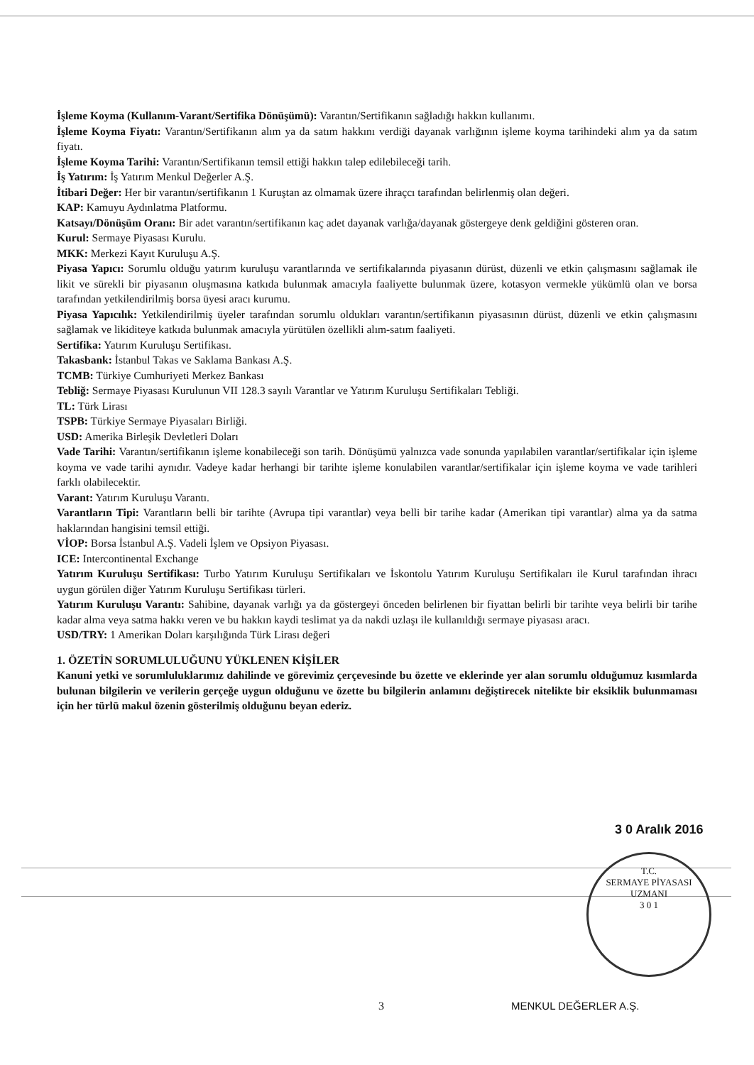İşleme Koyma (Kullanım-Varant/Sertifika Dönüşümü): Varantın/Sertifikanın sağladığı hakkın kullanımı.
İşleme Koyma Fiyatı: Varantın/Sertifikanın alım ya da satım hakkını verdiği dayanak varlığının işleme koyma tarihindeki alım ya da satım fiyatı.
İşleme Koyma Tarihi: Varantın/Sertifikanın temsil ettiği hakkın talep edilebileceği tarih.
İş Yatırım: İş Yatırım Menkul Değerler A.Ş.
İtibari Değer: Her bir varantın/sertifikanın 1 Kuruştan az olmamak üzere ihraçcı tarafından belirlenmiş olan değeri.
KAP: Kamuyu Aydınlatma Platformu.
Katsayı/Dönüşüm Oranı: Bir adet varantın/sertifikanın kaç adet dayanak varlığa/dayanak göstergeye denk geldiğini gösteren oran.
Kurul: Sermaye Piyasası Kurulu.
MKK: Merkezi Kayıt Kuruluşu A.Ş.
Piyasa Yapıcı: Sorumlu olduğu yatırım kuruluşu varantlarında ve sertifikalarında piyasanın dürüst, düzenli ve etkin çalışmasını sağlamak ile likit ve sürekli bir piyasanın oluşmasına katkıda bulunmak amacıyla faaliyette bulunmak üzere, kotasyon vermekle yükümlü olan ve borsa tarafından yetkilendirilmiş borsa üyesi aracı kurumu.
Piyasa Yapıcılık: Yetkilendirilmiş üyeler tarafından sorumlu oldukları varantın/sertifikanın piyasasının dürüst, düzenli ve etkin çalışmasını sağlamak ve likiditeye katkıda bulunmak amacıyla yürütülen özellikli alım-satım faaliyeti.
Sertifika: Yatırım Kuruluşu Sertifikası.
Takasbank: İstanbul Takas ve Saklama Bankası A.Ş.
TCMB: Türkiye Cumhuriyeti Merkez Bankası
Tebliğ: Sermaye Piyasası Kurulunun VII 128.3 sayılı Varantlar ve Yatırım Kuruluşu Sertifikaları Tebliği.
TL: Türk Lirası
TSPB: Türkiye Sermaye Piyasaları Birliği.
USD: Amerika Birleşik Devletleri Doları
Vade Tarihi: Varantın/sertifikanın işleme konabileceği son tarih. Dönüşümü yalnızca vade sonunda yapılabilen varantlar/sertifikalar için işleme koyma ve vade tarihi aynıdır. Vadeye kadar herhangi bir tarihte işleme konulabilen varantlar/sertifikalar için işleme koyma ve vade tarihleri farklı olabilecektir.
Varant: Yatırım Kuruluşu Varantı.
Varantların Tipi: Varantların belli bir tarihte (Avrupa tipi varantlar) veya belli bir tarihe kadar (Amerikan tipi varantlar) alma ya da satma haklarından hangisini temsil ettiği.
VİOP: Borsa İstanbul A.Ş. Vadeli İşlem ve Opsiyon Piyasası.
ICE: Intercontinental Exchange
Yatırım Kuruluşu Sertifikası: Turbo Yatırım Kuruluşu Sertifikaları ve İskontolu Yatırım Kuruluşu Sertifikaları ile Kurul tarafından ihracı uygun görülen diğer Yatırım Kuruluşu Sertifikası türleri.
Yatırım Kuruluşu Varantı: Sahibine, dayanak varlığı ya da göstergeyi önceden belirlenen bir fiyattan belirli bir tarihte veya belirli bir tarihe kadar alma veya satma hakkı veren ve bu hakkın kaydi teslimat ya da nakdi uzlaşı ile kullanıldığı sermaye piyasası aracı.
USD/TRY: 1 Amerikan Doları karşılığında Türk Lirası değeri
1. ÖZETİN SORUMLULUĞUNU YÜKLENEN KİŞİLER
Kanuni yetki ve sorumluluklarımız dahilinde ve görevimiz çerçevesinde bu özette ve eklerinde yer alan sorumlu olduğumuz kısımlarda bulunan bilgilerin ve verilerin gerçeğe uygun olduğunu ve özette bu bilgilerin anlamını değiştirecek nitelikte bir eksiklik bulunmaması için her türlü makul özenin gösterilmiş olduğunu beyan ederiz.
3 0 Aralık 2016
T.C.
SERMAYE PİYASASI
UZMANI
3 0 1
3 MENKUL DEĞERLER A.Ş.